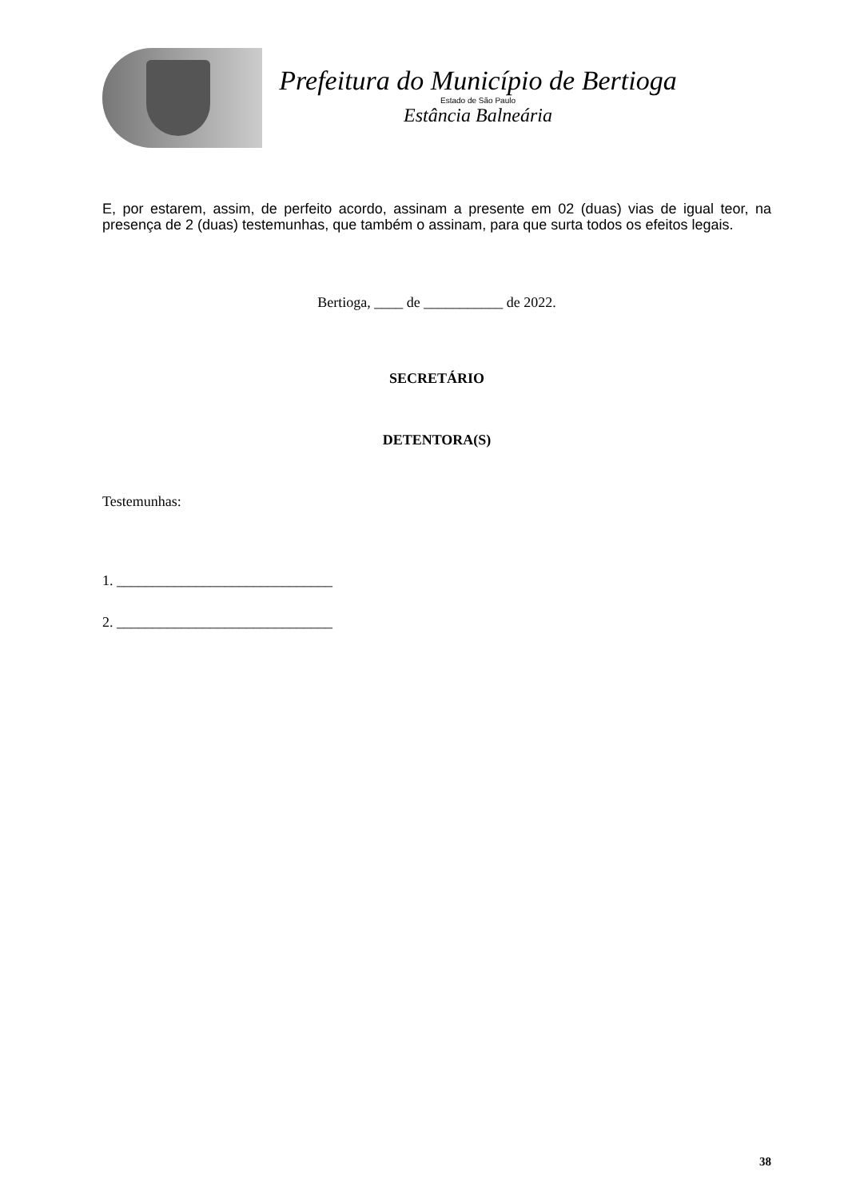Prefeitura do Município de Bertioga
Estado de São Paulo
Estância Balneária
E, por estarem, assim, de perfeito acordo, assinam a presente em 02 (duas) vias de igual teor, na presença de 2 (duas) testemunhas, que também o assinam, para que surta todos os efeitos legais.
Bertioga, ____ de ___________ de 2022.
SECRETÁRIO
DETENTORA(S)
Testemunhas:
1. ______________________________
2. ______________________________
38